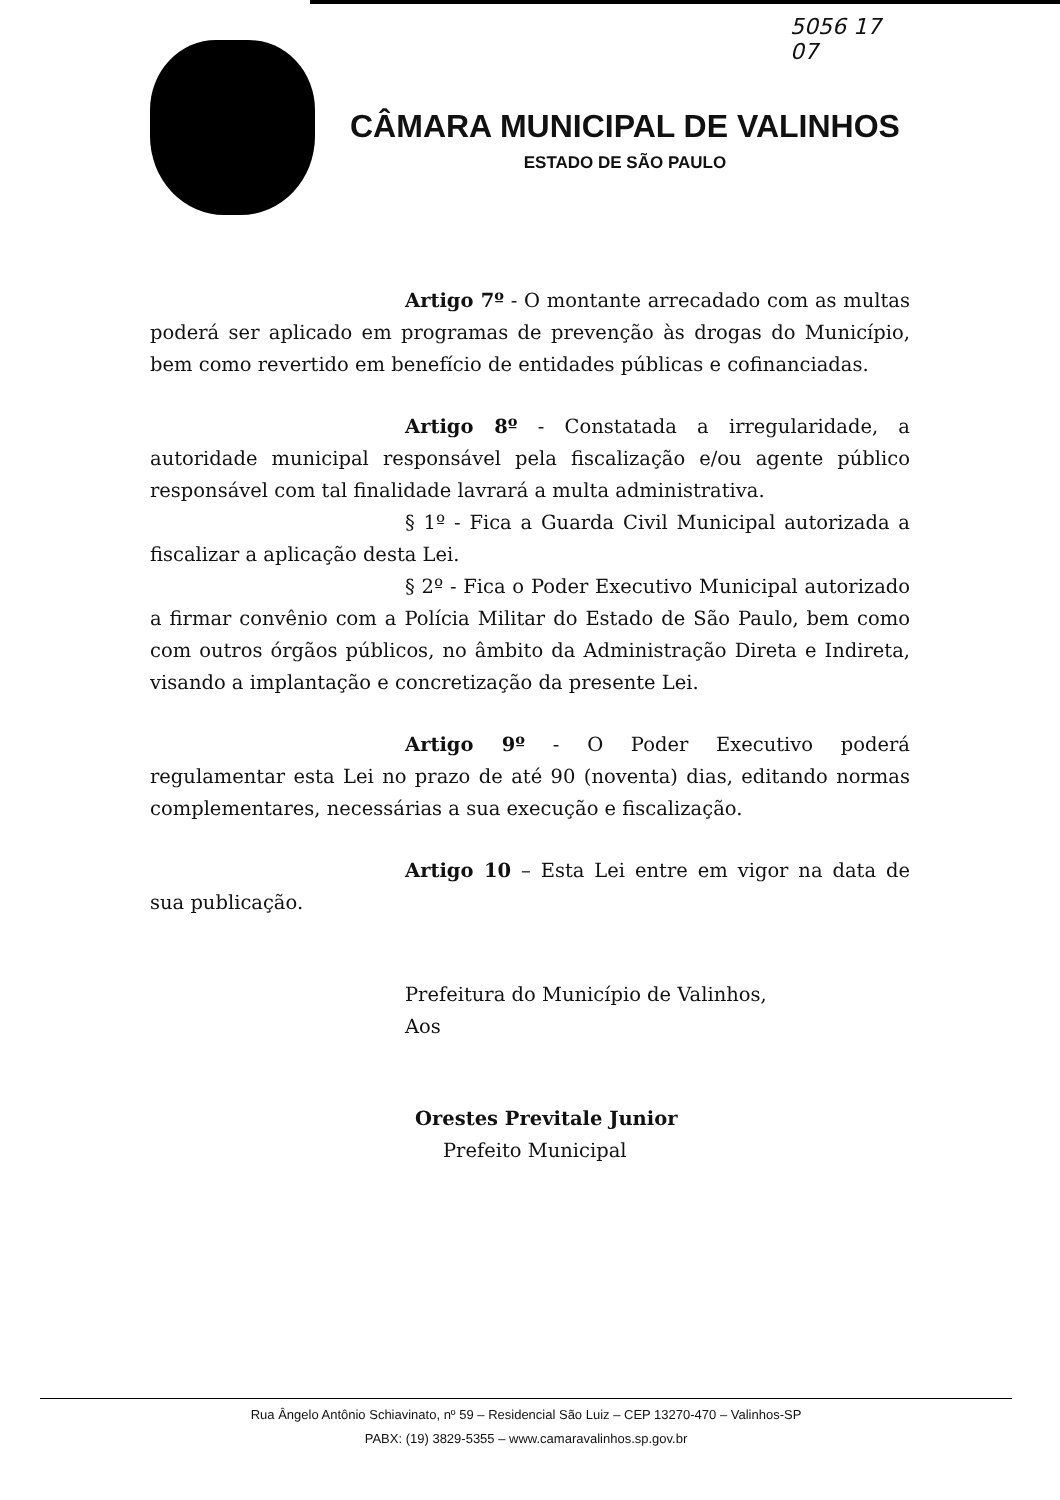5056 17
07
CÂMARA MUNICIPAL DE VALINHOS
ESTADO DE SÃO PAULO
Artigo 7º - O montante arrecadado com as multas poderá ser aplicado em programas de prevenção às drogas do Município, bem como revertido em benefício de entidades públicas e cofinanciadas.
Artigo 8º - Constatada a irregularidade, a autoridade municipal responsável pela fiscalização e/ou agente público responsável com tal finalidade lavrará a multa administrativa.
§ 1º - Fica a Guarda Civil Municipal autorizada a fiscalizar a aplicação desta Lei.
§ 2º - Fica o Poder Executivo Municipal autorizado a firmar convênio com a Polícia Militar do Estado de São Paulo, bem como com outros órgãos públicos, no âmbito da Administração Direta e Indireta, visando a implantação e concretização da presente Lei.
Artigo 9º - O Poder Executivo poderá regulamentar esta Lei no prazo de até 90 (noventa) dias, editando normas complementares, necessárias a sua execução e fiscalização.
Artigo 10 – Esta Lei entre em vigor na data de sua publicação.
Prefeitura do Município de Valinhos,
Aos
Orestes Previtale Junior
Prefeito Municipal
Rua Ângelo Antônio Schiavinato, nº 59 – Residencial São Luiz – CEP 13270-470 – Valinhos-SP
PABX: (19) 3829-5355 – www.camaravalinhos.sp.gov.br